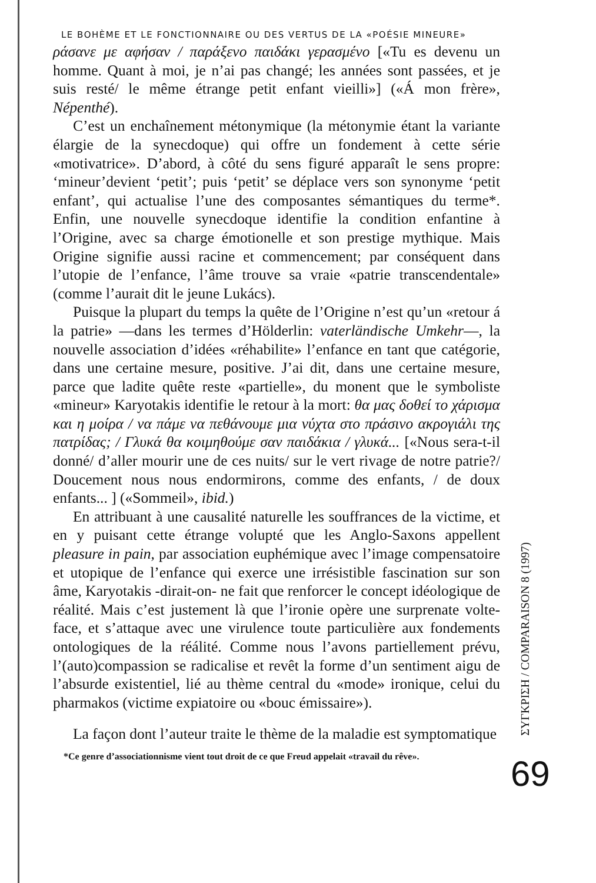LE BOHÈME ET LE FONCTIONNAIRE OU DES VERTUS DE LA «POÉSIE MINEURE»
ράσανε με αφήσαν / παράξενο παιδάκι γερασμένο [«Tu es devenu un homme. Quant à moi, je n’ai pas changé; les années sont passées, et je suis resté/ le même étrange petit enfant vieilli»] («Á mon frère», Népenthé).
C’est un enchaînement métonymique (la métonymie étant la variante élargie de la synecdoque) qui offre un fondement à cette série «motivatrice». D’abord, à côté du sens figuré apparaît le sens propre: ‘mineur’devient ‘petit’; puis ‘petit’ se déplace vers son synonyme ‘petit enfant’, qui actualise l’une des composantes sémantiques du terme*. Enfin, une nouvelle synecdoque identifie la condition enfantine à l’Origine, avec sa charge émotionelle et son prestige mythique. Mais Origine signifie aussi racine et commencement; par conséquent dans l’utopie de l’enfance, l’âme trouve sa vraie «patrie transcendentale» (comme l’aurait dit le jeune Lukács).
Puisque la plupart du temps la quête de l’Origine n’est qu’un «retour á la patrie» —dans les termes d’Hölderlin: vaterländische Umkehr—, la nouvelle association d’idées «réhabilite» l’enfance en tant que catégorie, dans une certaine mesure, positive. J’ai dit, dans une certaine mesure, parce que ladite quête reste «partielle», du monent que le symboliste «mineur» Karyotakis identifie le retour à la mort: θα μας δοθεί το χάρισμα και η μοίρα / να πάμε να πεθάνουμε μια νύχτα στο πράσινο ακρογιάλι της πατρίδας; / Γλυκά θα κοιμηθούμε σαν παιδάκια / γλυκά... [«Nous sera-t-il donné/ d’aller mourir une de ces nuits/ sur le vert rivage de notre patrie?/ Doucement nous nous endormirons, comme des enfants, / de doux enfants... ] («Sommeil», ibid.)
En attribuant à une causalité naturelle les souffrances de la victime, et en y puisant cette étrange volupté que les Anglo-Saxons appellent pleasure in pain, par association euphémique avec l’image compensatoire et utopique de l’enfance qui exerce une irrésistible fascination sur son âme, Karyotakis -dirait-on- ne fait que renforcer le concept idéologique de réalité. Mais c’est justement là que l’ironie opère une surprenate volte-face, et s’attaque avec une virulence toute particulière aux fondements ontologiques de la réálité. Comme nous l’avons partiellement prévu, l’(auto)compassion se radicalise et revêt la forme d’un sentiment aigu de l’absurde existentiel, lié au thème central du «mode» ironique, celui du pharmakos (victime expiatoire ou «bouc émissaire»).
La façon dont l’auteur traite le thème de la maladie est symptomatique
*Ce genre d’associationnisme vient tout droit de ce que Freud appelait «travail du rêve».
ΣΥΓΚΡΙΣΗ / COMPARAISON 8 (1997)
69